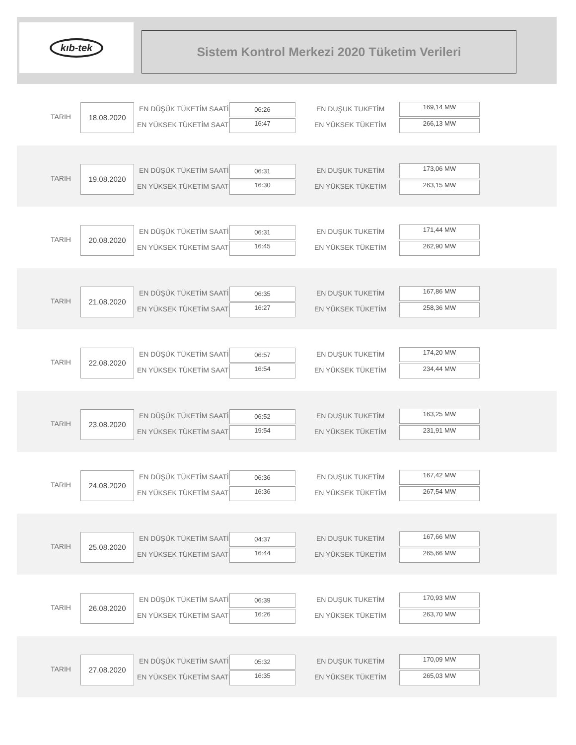kıb-tek
Sistem Kontrol Merkezi 2020 Tüketim Verileri
TARIH
18.08.2020 EN DÜŞÜK TÜKETİM SAATİ 06:26
EN YÜKSEK TÜKETİM SAATİ 16:47
EN DUŞUK TUKETİM 169,14 MW
EN YÜKSEK TÜKETİM 266,13 MW
TARIH
19.08.2020 EN DÜŞÜK TÜKETİM SAATİ 06:31
EN YÜKSEK TÜKETİM SAATİ 16:30
EN DUŞUK TUKETİM 173,06 MW
EN YÜKSEK TÜKETİM 263,15 MW
TARIH
20.08.2020 EN DÜŞÜK TÜKETİM SAATİ 06:31
EN YÜKSEK TÜKETİM SAATİ 16:45
EN DUŞUK TUKETİM 171,44 MW
EN YÜKSEK TÜKETİM 262,90 MW
TARIH
21.08.2020 EN DÜŞÜK TÜKETİM SAATİ 06:35
EN YÜKSEK TÜKETİM SAATİ 16:27
EN DUŞUK TUKETİM 167,86 MW
EN YÜKSEK TÜKETİM 258,36 MW
TARIH
22.08.2020 EN DÜŞÜK TÜKETİM SAATİ 06:57
EN YÜKSEK TÜKETİM SAATİ 16:54
EN DUŞUK TUKETİM 174,20 MW
EN YÜKSEK TÜKETİM 234,44 MW
TARIH
23.08.2020 EN DÜŞÜK TÜKETİM SAATİ 06:52
EN YÜKSEK TÜKETİM SAATİ 19:54
EN DUŞUK TUKETİM 163,25 MW
EN YÜKSEK TÜKETİM 231,91 MW
TARIH
24.08.2020 EN DÜŞÜK TÜKETİM SAATİ 06:36
EN YÜKSEK TÜKETİM SAATİ 16:36
EN DUŞUK TUKETİM 167,42 MW
EN YÜKSEK TÜKETİM 267,54 MW
TARIH
25.08.2020 EN DÜŞÜK TÜKETİM SAATİ 04:37
EN YÜKSEK TÜKETİM SAATİ 16:44
EN DUŞUK TUKETİM 167,66 MW
EN YÜKSEK TÜKETİM 265,66 MW
TARIH
26.08.2020 EN DÜŞÜK TÜKETİM SAATİ 06:39
EN YÜKSEK TÜKETİM SAATİ 16:26
EN DUŞUK TUKETİM 170,93 MW
EN YÜKSEK TÜKETİM 263,70 MW
TARIH
27.08.2020 EN DÜŞÜK TÜKETİM SAATİ 05:32
EN YÜKSEK TÜKETİM SAATİ 16:35
EN DUŞUK TUKETİM 170,09 MW
EN YÜKSEK TÜKETİM 265,03 MW